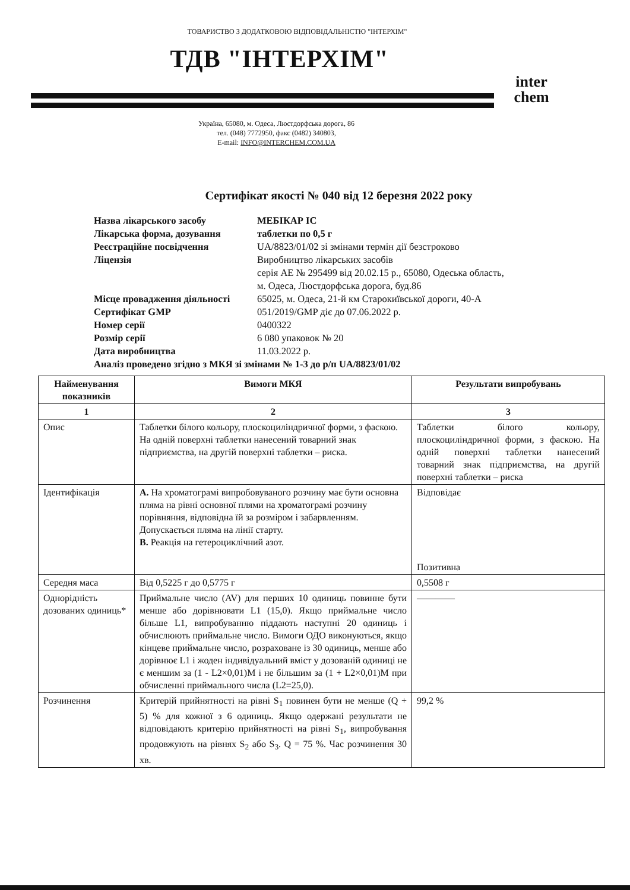ТОВАРИСТВО З ДОДАТКОВОЮ ВІДПОВІДАЛЬНІСТЮ "ІНТЕРХІМ"
ТДВ "ІНТЕРХІМ"
inter
chem
Україна, 65080, м. Одеса, Люстдорфська дорога, 86
тел. (048) 7772950, факс (0482) 340803,
E-mail: INFO@INTERCHEM.COM.UA
Сертифікат якості № 040 від 12 березня 2022 року
| Назва лікарського засобу | МЕБІКАР IC |
| Лікарська форма, дозування | таблетки по 0,5 г |
| Реєстраційне посвідчення | UA/8823/01/02 зі змінами термін дії безстроково |
| Ліцензія | Виробництво лікарських засобів серія АЕ № 295499 від 20.02.15 р., 65080, Одеська область, м. Одеса, Люстдорфська дорога, буд.86 |
| Місце провадження діяльності | 65025, м. Одеса, 21-й км Старокиївської дороги, 40-А |
| Сертифікат GMP | 051/2019/GMP діє до 07.06.2022 р. |
| Номер серії | 0400322 |
| Розмір серії | 6 080 упаковок № 20 |
| Дата виробництва | 11.03.2022 р. |
| Аналіз проведено згідно з МКЯ зі змінами № 1-3 до р/п UA/8823/01/02 | |
| Найменування показників | Вимоги МКЯ | Результати випробувань |
| --- | --- | --- |
| 1 | 2 | 3 |
| Опис | Таблетки білого кольору, плоскоциліндричної форми, з фаскою. На одній поверхні таблетки нанесений товарний знак підприємства, на другій поверхні таблетки – риска. | Таблетки білого кольору, плоскоциліндричної форми, з фаскою. На одній поверхні таблетки нанесений товарний знак підприємства, на другій поверхні таблетки – риска |
| Ідентифікація | А. На хроматограмі випробовуваного розчину має бути основна пляма на рівні основної плями на хроматограмі розчину порівняння, відповідна їй за розміром і забарвленням. Допускається пляма на лінії старту. В. Реакція на гетероциклічний азот. | Відповідає Позитивна |
| Середня маса | Від 0,5225 г до 0,5775 г | 0,5508 г |
| Однорідність дозованих одиниць* | Приймальне число (AV) для перших 10 одиниць повинне бути менше або дорівнювати L1 (15,0). Якщо приймальне число більше L1, випробуванню піддають наступні 20 одиниць і обчислюють приймальне число. Вимоги ОДО виконуються, якщо кінцеве приймальне число, розраховане із 30 одиниць, менше або дорівнює L1 і жоден індивідуальний вміст у дозованій одиниці не є меншим за (1 - L2×0,01)M і не більшим за (1 + L2×0,01)M при обчисленні приймального числа (L2=25,0). | ———— |
| Розчинення | Критерій прийнятності на рівні S<sub>1</sub> повинен бути не менше (Q + 5) % для кожної з 6 одиниць. Якщо одержані результати не відповідають критерію прийнятності на рівні S<sub>1</sub>, випробування продовжують на рівнях S<sub>2</sub> або S<sub>3</sub>. Q = 75 %. Час розчинення 30 хв. | 99,2 % |